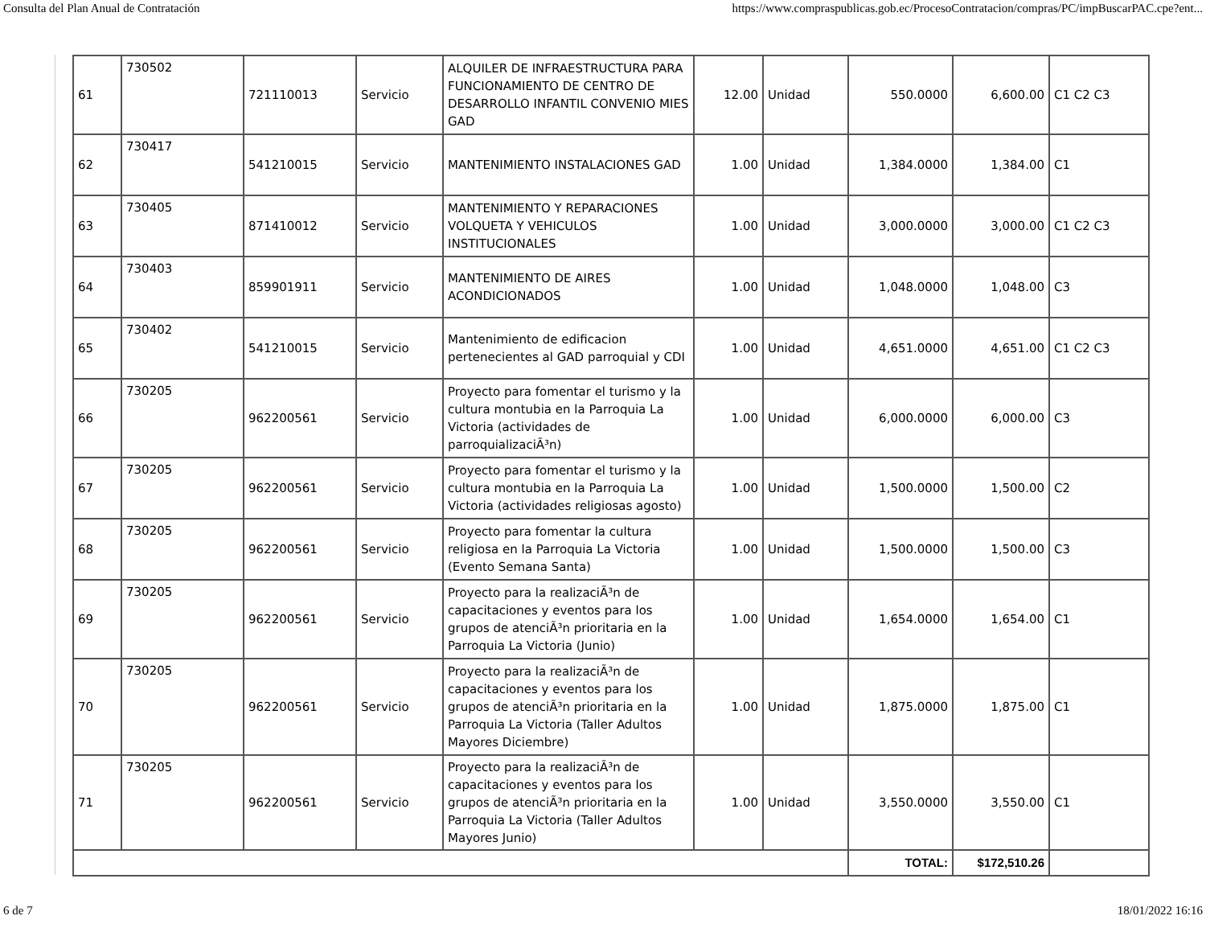Consulta del Plan Anual de Contratación https://www.compraspublicas.gob.ec/ProcesoContratacion/compras/PC/impBuscarPAC.cpe?ent...
| 61 | 730502 | 721110013 | Servicio | ALQUILER DE INFRAESTRUCTURA PARA FUNCIONAMIENTO DE CENTRO DE DESARROLLO INFANTIL CONVENIO MIES GAD | 12.00 | Unidad | 550.0000 | 6,600.00 | C1 C2 C3 |
| 62 | 730417 | 541210015 | Servicio | MANTENIMIENTO INSTALACIONES GAD | 1.00 | Unidad | 1,384.0000 | 1,384.00 | C1 |
| 63 | 730405 | 871410012 | Servicio | MANTENIMIENTO Y REPARACIONES VOLQUETA Y VEHICULOS INSTITUCIONALES | 1.00 | Unidad | 3,000.0000 | 3,000.00 | C1 C2 C3 |
| 64 | 730403 | 859901911 | Servicio | MANTENIMIENTO DE AIRES ACONDICIONADOS | 1.00 | Unidad | 1,048.0000 | 1,048.00 | C3 |
| 65 | 730402 | 541210015 | Servicio | Mantenimiento de edificacion pertenecientes al GAD parroquial y CDI | 1.00 | Unidad | 4,651.0000 | 4,651.00 | C1 C2 C3 |
| 66 | 730205 | 962200561 | Servicio | Proyecto para fomentar el turismo y la cultura montubia en la Parroquia La Victoria (actividades de parroquializaciÃ³n) | 1.00 | Unidad | 6,000.0000 | 6,000.00 | C3 |
| 67 | 730205 | 962200561 | Servicio | Proyecto para fomentar el turismo y la cultura montubia en la Parroquia La Victoria (actividades religiosas agosto) | 1.00 | Unidad | 1,500.0000 | 1,500.00 | C2 |
| 68 | 730205 | 962200561 | Servicio | Proyecto para fomentar la cultura religiosa en la Parroquia La Victoria (Evento Semana Santa) | 1.00 | Unidad | 1,500.0000 | 1,500.00 | C3 |
| 69 | 730205 | 962200561 | Servicio | Proyecto para la realizaciÃ³n de capacitaciones y eventos para los grupos de atenciÃ³n prioritaria en la Parroquia La Victoria (Junio) | 1.00 | Unidad | 1,654.0000 | 1,654.00 | C1 |
| 70 | 730205 | 962200561 | Servicio | Proyecto para la realizaciÃ³n de capacitaciones y eventos para los grupos de atenciÃ³n prioritaria en la Parroquia La Victoria (Taller Adultos Mayores Diciembre) | 1.00 | Unidad | 1,875.0000 | 1,875.00 | C1 |
| 71 | 730205 | 962200561 | Servicio | Proyecto para la realizaciÃ³n de capacitaciones y eventos para los grupos de atenciÃ³n prioritaria en la Parroquia La Victoria (Taller Adultos Mayores Junio) | 1.00 | Unidad | 3,550.0000 | 3,550.00 | C1 |
| | | | | | | | TOTAL: | $172,510.26 | |
6 de 7 18/01/2022 16:16